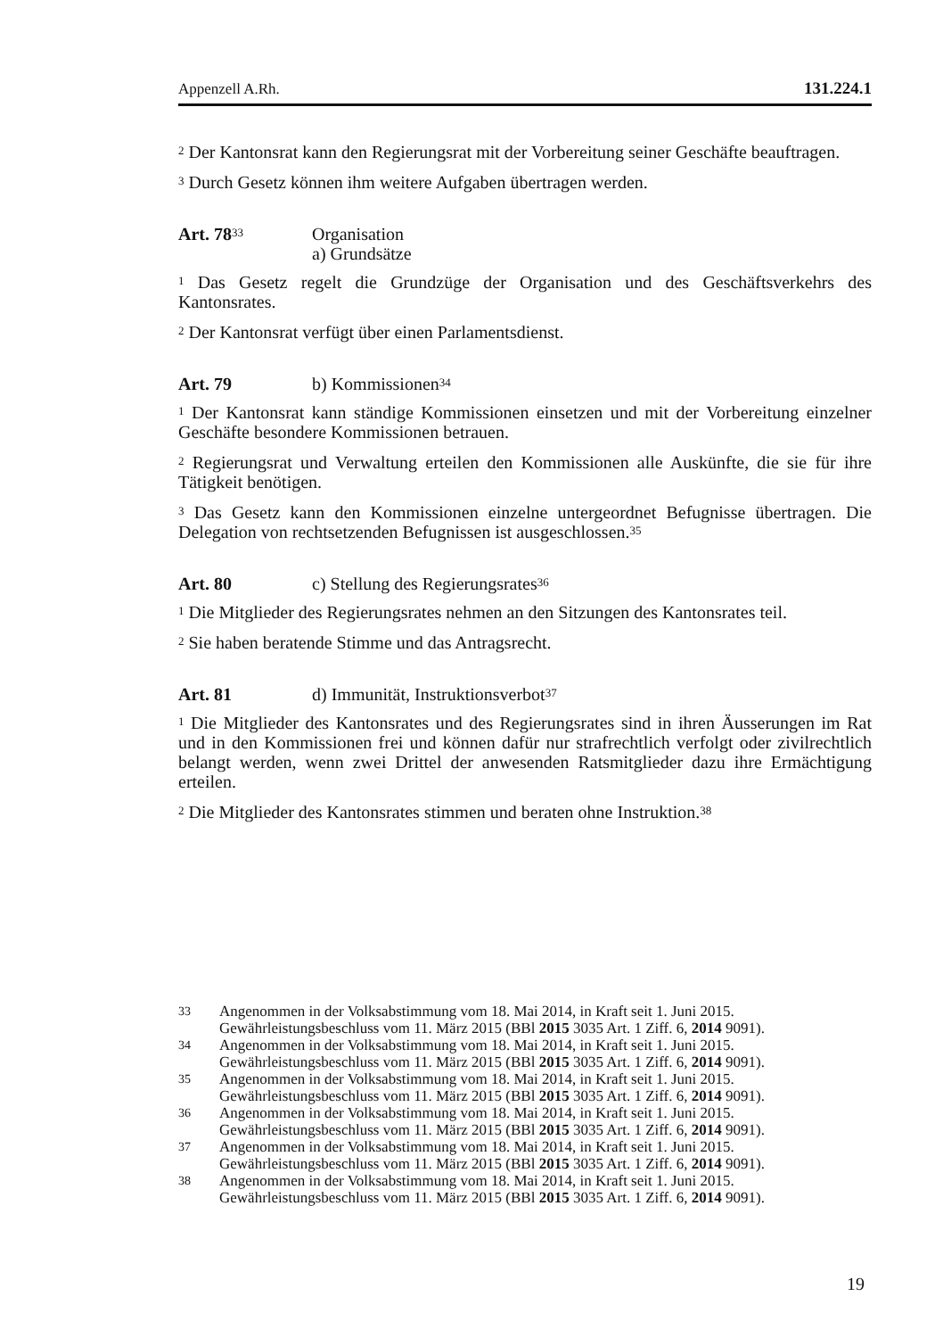Appenzell A.Rh. 131.224.1
<sup>2</sup> Der Kantonsrat kann den Regierungsrat mit der Vorbereitung seiner Geschäfte beauftragen.
<sup>3</sup> Durch Gesetz können ihm weitere Aufgaben übertragen werden.
Art. 78<sup>33</sup>
Organisation
a) Grundsätze
<sup>1</sup> Das Gesetz regelt die Grundzüge der Organisation und des Geschäftsverkehrs des Kantonsrates.
<sup>2</sup> Der Kantonsrat verfügt über einen Parlamentsdienst.
Art. 79 b) Kommissionen<sup>34</sup>
<sup>1</sup> Der Kantonsrat kann ständige Kommissionen einsetzen und mit der Vorbereitung einzelner Geschäfte besondere Kommissionen betrauen.
<sup>2</sup> Regierungsrat und Verwaltung erteilen den Kommissionen alle Auskünfte, die sie für ihre Tätigkeit benötigen.
<sup>3</sup> Das Gesetz kann den Kommissionen einzelne untergeordnet Befugnisse übertragen. Die Delegation von rechtsetzenden Befugnissen ist ausgeschlossen.<sup>35</sup>
Art. 80 c) Stellung des Regierungsrates<sup>36</sup>
<sup>1</sup> Die Mitglieder des Regierungsrates nehmen an den Sitzungen des Kantonsrates teil.
<sup>2</sup> Sie haben beratende Stimme und das Antragsrecht.
Art. 81 d) Immunität, Instruktionsverbot<sup>37</sup>
<sup>1</sup> Die Mitglieder des Kantonsrates und des Regierungsrates sind in ihren Äusserungen im Rat und in den Kommissionen frei und können dafür nur strafrechtlich verfolgt oder zivilrechtlich belangt werden, wenn zwei Drittel der anwesenden Ratsmitglieder dazu ihre Ermächtigung erteilen.
<sup>2</sup> Die Mitglieder des Kantonsrates stimmen und beraten ohne Instruktion.<sup>38</sup>
33 Angenommen in der Volksabstimmung vom 18. Mai 2014, in Kraft seit 1. Juni 2015.
Gewährleistungsbeschluss vom 11. März 2015 (BBl 2015 3035 Art. 1 Ziff. 6, 2014 9091).
34 Angenommen in der Volksabstimmung vom 18. Mai 2014, in Kraft seit 1. Juni 2015.
Gewährleistungsbeschluss vom 11. März 2015 (BBl 2015 3035 Art. 1 Ziff. 6, 2014 9091).
35 Angenommen in der Volksabstimmung vom 18. Mai 2014, in Kraft seit 1. Juni 2015.
Gewährleistungsbeschluss vom 11. März 2015 (BBl 2015 3035 Art. 1 Ziff. 6, 2014 9091).
36 Angenommen in der Volksabstimmung vom 18. Mai 2014, in Kraft seit 1. Juni 2015.
Gewährleistungsbeschluss vom 11. März 2015 (BBl 2015 3035 Art. 1 Ziff. 6, 2014 9091).
37 Angenommen in der Volksabstimmung vom 18. Mai 2014, in Kraft seit 1. Juni 2015.
Gewährleistungsbeschluss vom 11. März 2015 (BBl 2015 3035 Art. 1 Ziff. 6, 2014 9091).
38 Angenommen in der Volksabstimmung vom 18. Mai 2014, in Kraft seit 1. Juni 2015.
Gewährleistungsbeschluss vom 11. März 2015 (BBl 2015 3035 Art. 1 Ziff. 6, 2014 9091).
19